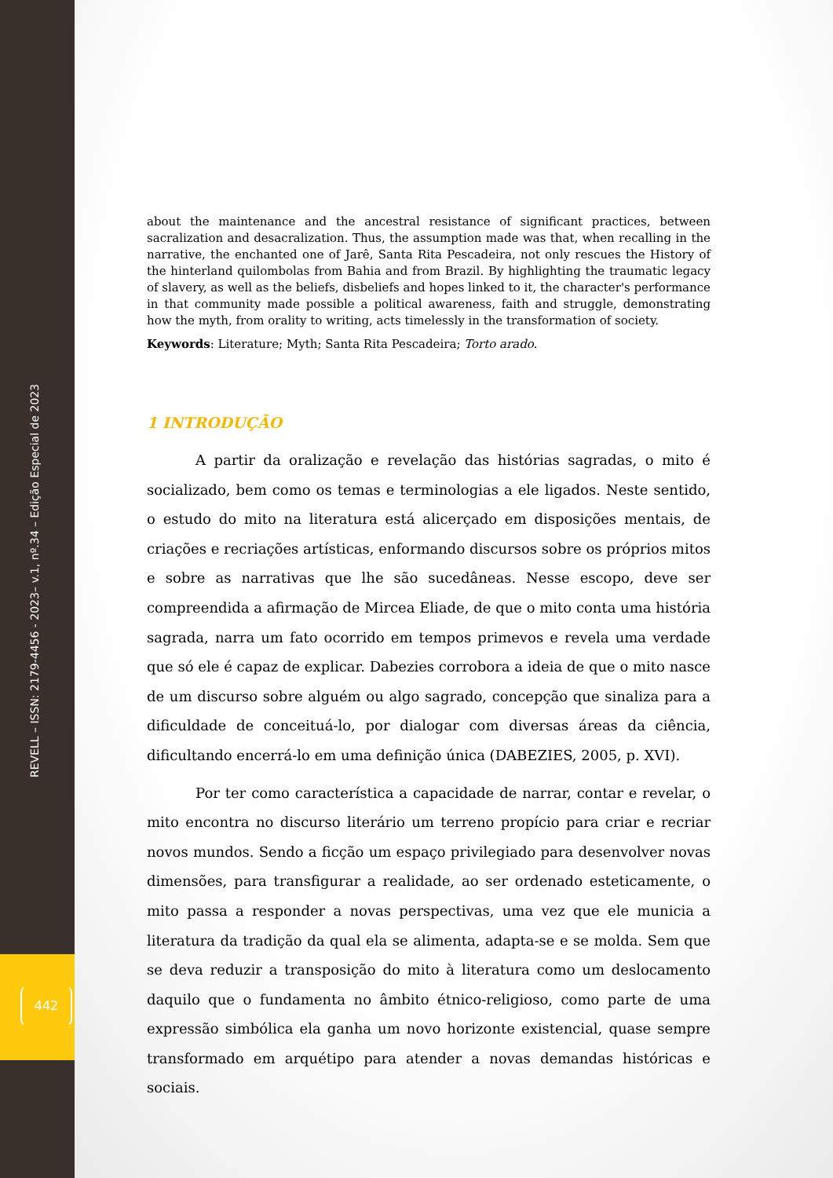REVELL – ISSN: 2179-4456 - 2023– v.1, nº.34 – Edição Especial de 2023
442
about the maintenance and the ancestral resistance of significant practices, between sacralization and desacralization. Thus, the assumption made was that, when recalling in the narrative, the enchanted one of Jarê, Santa Rita Pescadeira, not only rescues the History of the hinterland quilombolas from Bahia and from Brazil. By highlighting the traumatic legacy of slavery, as well as the beliefs, disbeliefs and hopes linked to it, the character's performance in that community made possible a political awareness, faith and struggle, demonstrating how the myth, from orality to writing, acts timelessly in the transformation of society.
Keywords: Literature; Myth; Santa Rita Pescadeira; Torto arado.
1 INTRODUÇÃO
A partir da oralização e revelação das histórias sagradas, o mito é socializado, bem como os temas e terminologias a ele ligados. Neste sentido, o estudo do mito na literatura está alicerçado em disposições mentais, de criações e recriações artísticas, enformando discursos sobre os próprios mitos e sobre as narrativas que lhe são sucedâneas. Nesse escopo, deve ser compreendida a afirmação de Mircea Eliade, de que o mito conta uma história sagrada, narra um fato ocorrido em tempos primevos e revela uma verdade que só ele é capaz de explicar. Dabezies corrobora a ideia de que o mito nasce de um discurso sobre alguém ou algo sagrado, concepção que sinaliza para a dificuldade de conceituá-lo, por dialogar com diversas áreas da ciência, dificultando encerrá-lo em uma definição única (DABEZIES, 2005, p. XVI).
Por ter como característica a capacidade de narrar, contar e revelar, o mito encontra no discurso literário um terreno propício para criar e recriar novos mundos. Sendo a ficção um espaço privilegiado para desenvolver novas dimensões, para transfigurar a realidade, ao ser ordenado esteticamente, o mito passa a responder a novas perspectivas, uma vez que ele municia a literatura da tradição da qual ela se alimenta, adapta-se e se molda. Sem que se deva reduzir a transposição do mito à literatura como um deslocamento daquilo que o fundamenta no âmbito étnico-religioso, como parte de uma expressão simbólica ela ganha um novo horizonte existencial, quase sempre transformado em arquétipo para atender a novas demandas históricas e sociais.